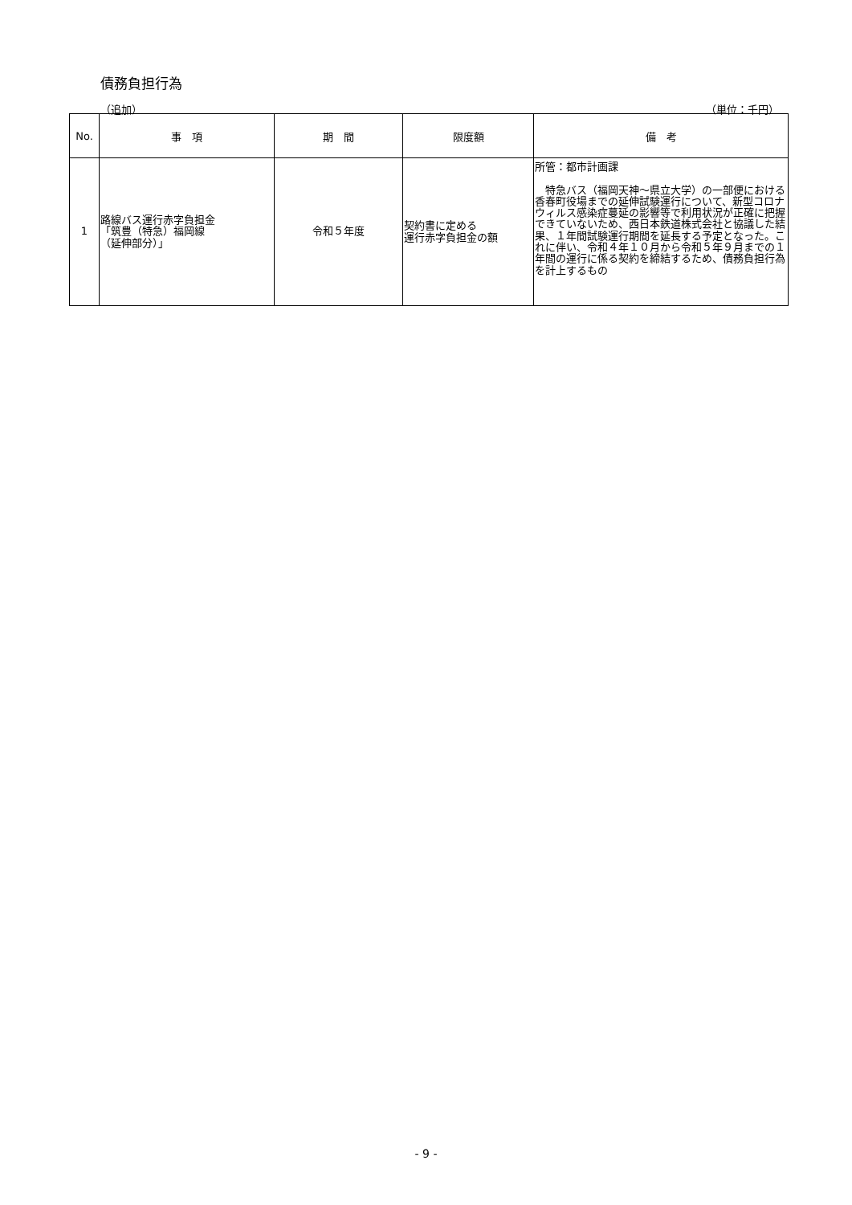債務負担行為
（追加） （単位：千円）
| No. | 事 項 | 期 間 | 限度額 | 備 考 |
| --- | --- | --- | --- | --- |
| 1 | 路線バス運行赤字負担金 「筑豊（特急）福岡線 （延伸部分）」 | 令和５年度 | 契約書に定める 運行赤字負担金の額 | 所管：都市計画課 特急バス（福岡天神～県立大学）の一部便における香春町役場までの延伸試験運行について、新型コロナウィルス感染症蔓延の影響等で利用状況が正確に把握できていないため、西日本鉄道株式会社と協議した結果、１年間試験運行期間を延長する予定となった。これに伴い、令和４年１０月から令和５年９月までの１年間の運行に係る契約を締結するため、債務負担行為を計上するもの |
- 9 -